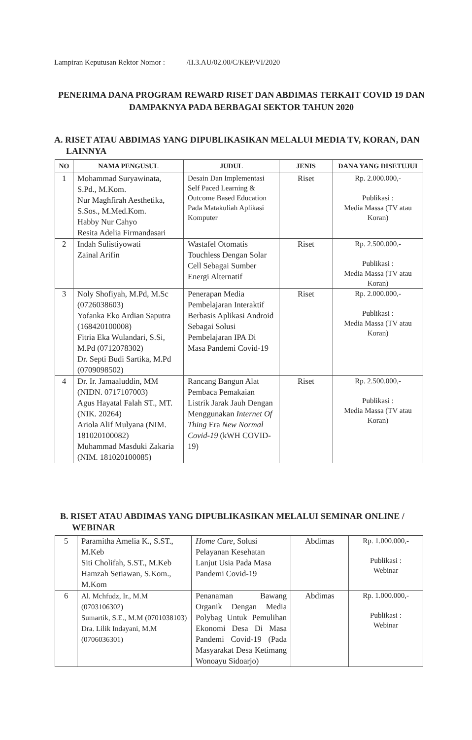Lampiran Keputusan Rektor Nomor : /II.3.AU/02.00/C/KEP/VI/2020
PENERIMA DANA PROGRAM REWARD RISET DAN ABDIMAS TERKAIT COVID 19 DAN DAMPAKNYA PADA BERBAGAI SEKTOR TAHUN 2020
A. RISET ATAU ABDIMAS YANG DIPUBLIKASIKAN MELALUI MEDIA TV, KORAN, DAN LAINNYA
| NO | NAMA PENGUSUL | JUDUL | JENIS | DANA YANG DISETUJUI |
| --- | --- | --- | --- | --- |
| 1 | Mohammad Suryawinata, S.Pd., M.Kom. Nur Maghfirah Aesthetika, S.Sos., M.Med.Kom. Habby Nur Cahyo Resita Adelia Firmandasari | Desain Dan Implementasi Self Paced Learning & Outcome Based Education Pada Matakuliah Aplikasi Komputer | Riset | Rp. 2.000.000,- Publikasi : Media Massa (TV atau Koran) |
| 2 | Indah Sulistiyowati Zainal Arifin | Wastafel Otomatis Touchless Dengan Solar Cell Sebagai Sumber Energi Alternatif | Riset | Rp. 2.500.000,- Publikasi : Media Massa (TV atau Koran) |
| 3 | Noly Shofiyah, M.Pd, M.Sc (0726038603) Yofanka Eko Ardian Saputra (168420100008) Fitria Eka Wulandari, S.Si, M.Pd (0712078302) Dr. Septi Budi Sartika, M.Pd (0709098502) | Penerapan Media Pembelajaran Interaktif Berbasis Aplikasi Android Sebagai Solusi Pembelajaran IPA Di Masa Pandemi Covid-19 | Riset | Rp. 2.000.000,- Publikasi : Media Massa (TV atau Koran) |
| 4 | Dr. Ir. Jamaaluddin, MM (NIDN. 0717107003) Agus Hayatal Falah ST., MT.(NIK. 20264) Ariola Alif Mulyana (NIM. 181020100082) Muhammad Masduki Zakaria (NIM. 181020100085) | Rancang Bangun Alat Pembaca Pemakaian Listrik Jarak Jauh Dengan Menggunakan Internet Of Thing Era New Normal Covid-19 (kWH COVID-19) | Riset | Rp. 2.500.000,- Publikasi : Media Massa (TV atau Koran) |
B. RISET ATAU ABDIMAS YANG DIPUBLIKASIKAN MELALUI SEMINAR ONLINE / WEBINAR
| 5 | Paramitha Amelia K., S.ST., M.Keb Siti Cholifah, S.ST., M.Keb Hamzah Setiawan, S.Kom., M.Kom | Home Care , Solusi Pelayanan Kesehatan Lanjut Usia Pada Masa Pandemi Covid-19 | Abdimas | Rp. 1.000.000,- Publikasi : Webinar |
| 6 | Al. Mchfudz, Ir., M.M (0703106302) Sumartik, S.E., M.M (0701038103) Dra. Lilik Indayani, M.M (0706036301) | Penanaman Bawang Organik Dengan Media Polybag Untuk Pemulihan Ekonomi Desa Di Masa Pandemi Covid-19 (Pada Masyarakat Desa Ketimang Wonoayu Sidoarjo) | Abdimas | Rp. 1.000.000,- Publikasi : Webinar |